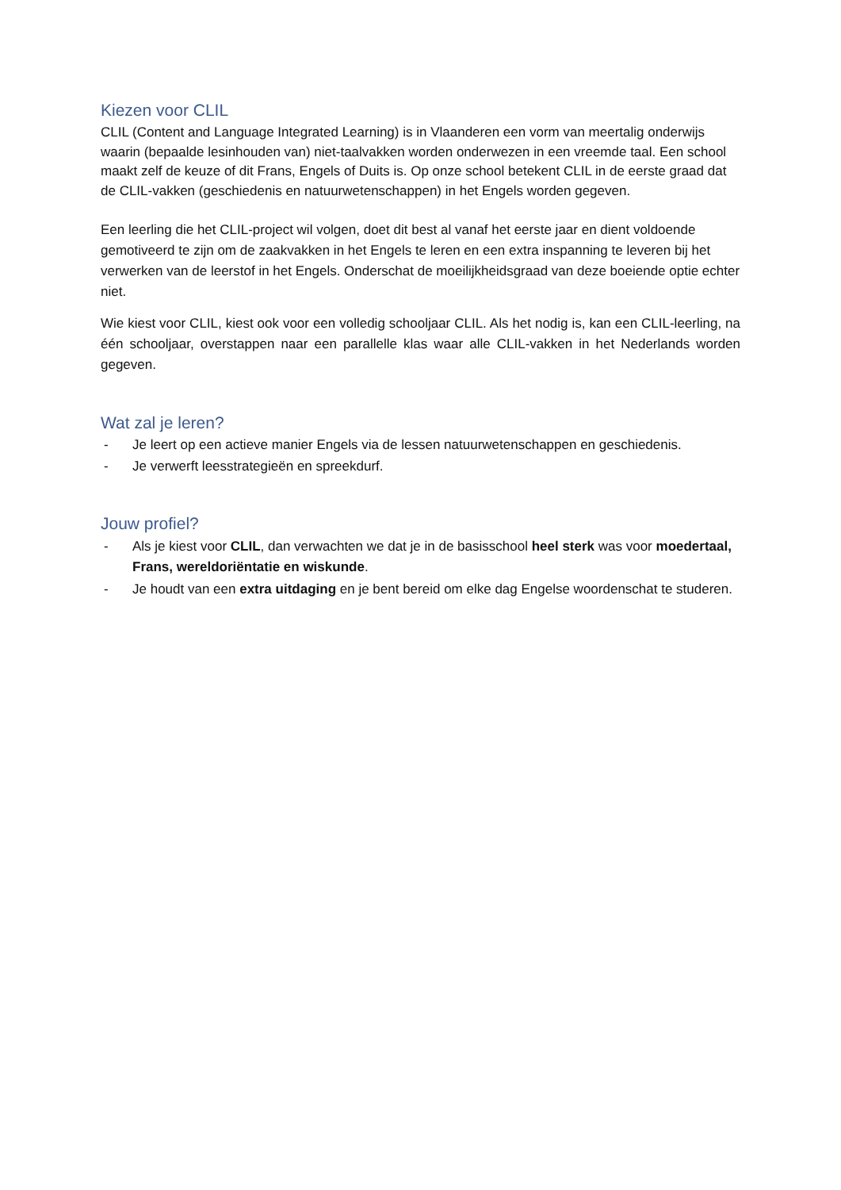Kiezen voor CLIL
CLIL (Content and Language Integrated Learning) is in Vlaanderen een vorm van meertalig onderwijs waarin (bepaalde lesinhouden van) niet-taalvakken worden onderwezen in een vreemde taal. Een school maakt zelf de keuze of dit Frans, Engels of Duits is. Op onze school betekent CLIL in de eerste graad dat de CLIL-vakken (geschiedenis en natuurwetenschappen) in het Engels worden gegeven.
Een leerling die het CLIL-project wil volgen, doet dit best al vanaf het eerste jaar en dient voldoende gemotiveerd te zijn om de zaakvakken in het Engels te leren en een extra inspanning te leveren bij het verwerken van de leerstof in het Engels. Onderschat de moeilijkheidsgraad van deze boeiende optie echter niet.
Wie kiest voor CLIL, kiest ook voor een volledig schooljaar CLIL. Als het nodig is, kan een CLIL-leerling, na één schooljaar, overstappen naar een parallelle klas waar alle CLIL-vakken in het Nederlands worden gegeven.
Wat zal je leren?
- Je leert op een actieve manier Engels via de lessen natuurwetenschappen en geschiedenis.
- Je verwerft leesstrategieën en spreekdurf.
Jouw profiel?
- Als je kiest voor CLIL, dan verwachten we dat je in de basisschool heel sterk was voor moedertaal, Frans, wereldoriëntatie en wiskunde.
- Je houdt van een extra uitdaging en je bent bereid om elke dag Engelse woordenschat te studeren.